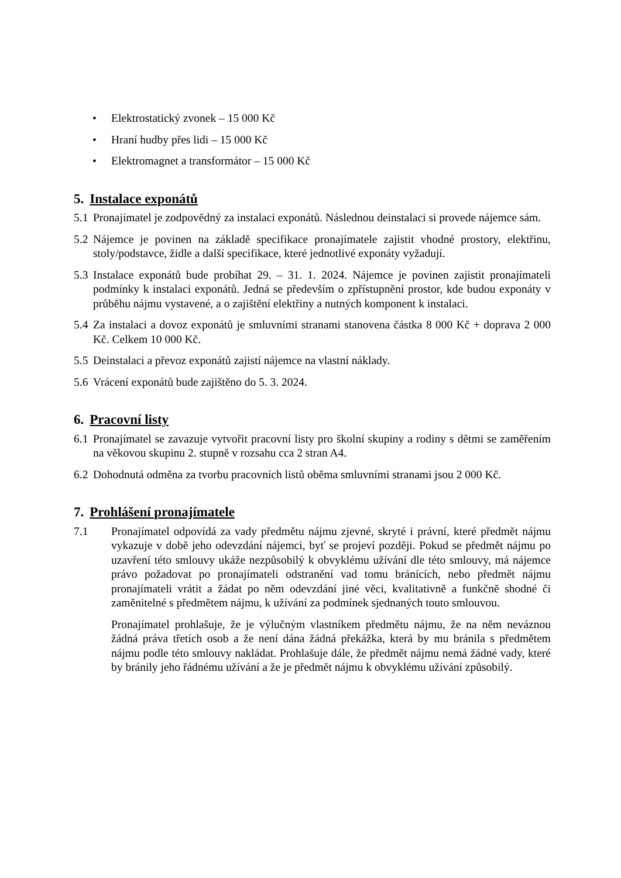• Elektrostatický zvonek – 15 000 Kč
• Hraní hudby přes lidi – 15 000 Kč
• Elektromagnet a transformátor – 15 000 Kč
5. Instalace exponátů
5.1
Pronajímatel je zodpovědný za instalaci exponátů. Následnou deinstalaci si provede nájemce sám.
5.2
Nájemce je povinen na základě specifikace pronajímatele zajistit vhodné prostory, elektřinu, stoly/podstavce, židle a další specifikace, které jednotlivé exponáty vyžadují.
5.3
Instalace exponátů bude probíhat 29. – 31. 1. 2024. Nájemce je povinen zajistit pronajímateli podmínky k instalaci exponátů. Jedná se především o zpřístupnění prostor, kde budou exponáty v průběhu nájmu vystavené, a o zajištění elektřiny a nutných komponent k instalaci.
5.4
Za instalaci a dovoz exponátů je smluvními stranami stanovena částka 8 000 Kč + doprava 2 000 Kč. Celkem 10 000 Kč.
5.5
Deinstalaci a převoz exponátů zajistí nájemce na vlastní náklady.
5.6
Vrácení exponátů bude zajištěno do 5. 3. 2024.
6. Pracovní listy
6.1
Pronajímatel se zavazuje vytvořit pracovní listy pro školní skupiny a rodiny s dětmi se zaměřením na věkovou skupinu 2. stupně v rozsahu cca 2 stran A4.
6.2
Dohodnutá odměna za tvorbu pracovních listů oběma smluvními stranami jsou 2 000 Kč.
7. Prohlášení pronajímatele
7.1 Pronajímatel odpovídá za vady předmětu nájmu zjevné, skryté i právní, které předmět nájmu vykazuje v době jeho odevzdání nájemci, byť se projeví později. Pokud se předmět nájmu po uzavření této smlouvy ukáže nezpůsobilý k obvyklému užívání dle této smlouvy, má nájemce právo požadovat po pronajímateli odstranění vad tomu bránících, nebo předmět nájmu pronajímateli vrátit a žádat po něm odevzdání jiné věci, kvalitativně a funkčně shodné či zaměnitelné s předmětem nájmu, k užívání za podmínek sjednaných touto smlouvou.
Pronajímatel prohlašuje, že je výlučným vlastníkem předmětu nájmu, že na něm neváznou žádná práva třetích osob a že není dána žádná překážka, která by mu bránila s předmětem nájmu podle této smlouvy nakládat. Prohlašuje dále, že předmět nájmu nemá žádné vady, které by bránily jeho řádnému užívání a že je předmět nájmu k obvyklému užívání způsobilý.